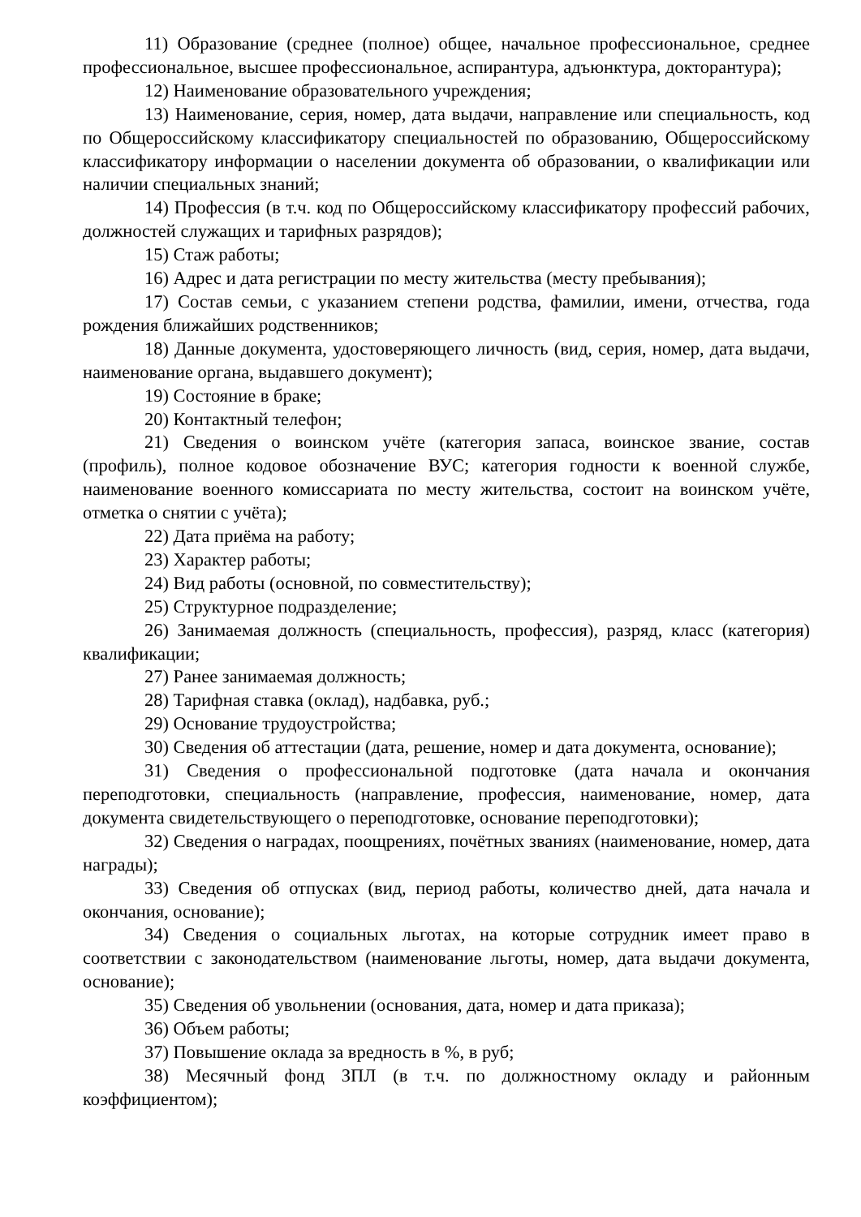11) Образование (среднее (полное) общее, начальное профессиональное, среднее профессиональное, высшее профессиональное, аспирантура, адъюнктура, докторантура);
12) Наименование образовательного учреждения;
13) Наименование, серия, номер, дата выдачи, направление или специальность, код по Общероссийскому классификатору специальностей по образованию, Общероссийскому классификатору информации о населении документа об образовании, о квалификации или наличии специальных знаний;
14) Профессия (в т.ч. код по Общероссийскому классификатору профессий рабочих, должностей служащих и тарифных разрядов);
15) Стаж работы;
16) Адрес и дата регистрации по месту жительства (месту пребывания);
17) Состав семьи, с указанием степени родства, фамилии, имени, отчества, года рождения ближайших родственников;
18) Данные документа, удостоверяющего личность (вид, серия, номер, дата выдачи, наименование органа, выдавшего документ);
19) Состояние в браке;
20) Контактный телефон;
21) Сведения о воинском учёте (категория запаса, воинское звание, состав (профиль), полное кодовое обозначение ВУС; категория годности к военной службе, наименование военного комиссариата по месту жительства, состоит на воинском учёте, отметка о снятии с учёта);
22) Дата приёма на работу;
23) Характер работы;
24) Вид работы (основной, по совместительству);
25) Структурное подразделение;
26) Занимаемая должность (специальность, профессия), разряд, класс (категория) квалификации;
27) Ранее занимаемая должность;
28) Тарифная ставка (оклад), надбавка, руб.;
29) Основание трудоустройства;
30) Сведения об аттестации (дата, решение, номер и дата документа, основание);
31) Сведения о профессиональной подготовке (дата начала и окончания переподготовки, специальность (направление, профессия, наименование, номер, дата документа свидетельствующего о переподготовке, основание переподготовки);
32) Сведения о наградах, поощрениях, почётных званиях (наименование, номер, дата награды);
33) Сведения об отпусках (вид, период работы, количество дней, дата начала и окончания, основание);
34) Сведения о социальных льготах, на которые сотрудник имеет право в соответствии с законодательством (наименование льготы, номер, дата выдачи документа, основание);
35) Сведения об увольнении (основания, дата, номер и дата приказа);
36) Объем работы;
37) Повышение оклада за вредность в %, в руб;
38) Месячный фонд ЗПЛ (в т.ч. по должностному окладу и районным коэффициентом);